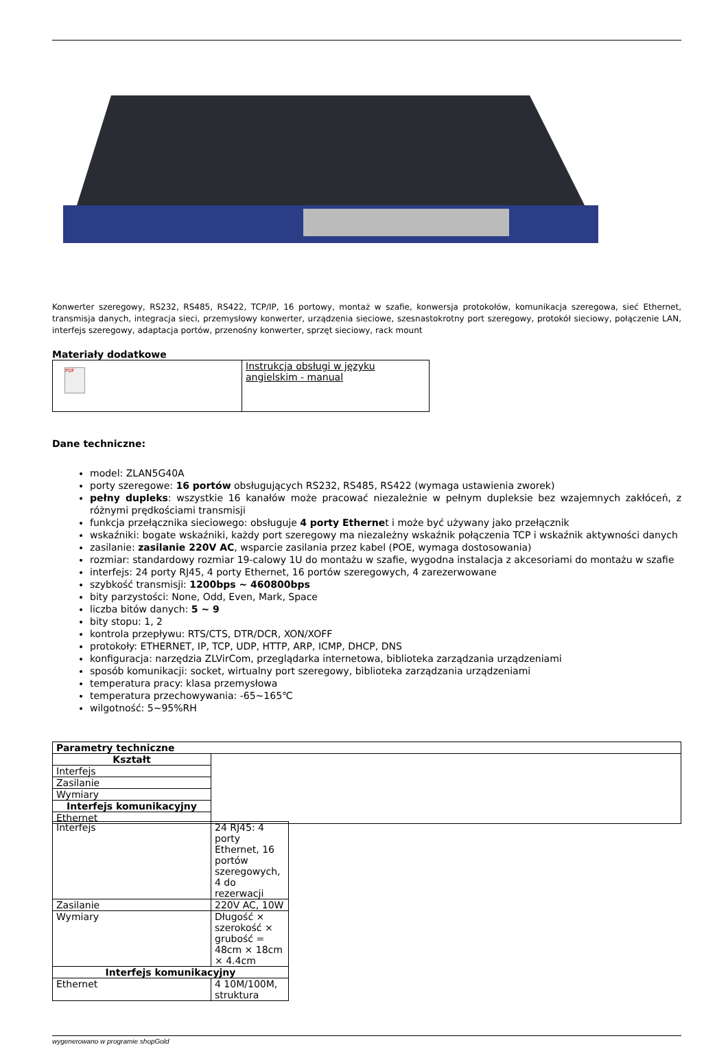Konwerter szeregowy, RS232, RS485, RS422, TCP/IP, 16 portowy, montaż w szafie, konwersja protokołów, komunikacja szeregowa, sieć Ethernet, transmisja danych, integracja sieci, przemysłowy konwerter, urządzenia sieciowe, szesnastokrotny port szeregowy, protokół sieciowy, połączenie LAN, interfejs szeregowy, adaptacja portów, przenośny konwerter, sprzęt sieciowy, rack mount
Materiały dodatkowe
| PDF | Instrukcja obsługi w języku angielskim - manual |
Dane techniczne:
model: ZLAN5G40A
porty szeregowe: 16 portów obsługujących RS232, RS485, RS422 (wymaga ustawienia zworek)
pełny dupleks: wszystkie 16 kanałów może pracować niezależnie w pełnym dupleksie bez wzajemnych zakłóceń, z różnymi prędkościami transmisji
funkcja przełącznika sieciowego: obsługuje 4 porty Ethernet i może być używany jako przełącznik
wskaźniki: bogate wskaźniki, każdy port szeregowy ma niezależny wskaźnik połączenia TCP i wskaźnik aktywności danych
zasilanie: zasilanie 220V AC, wsparcie zasilania przez kabel (POE, wymaga dostosowania)
rozmiar: standardowy rozmiar 19-calowy 1U do montażu w szafie, wygodna instalacja z akcesoriami do montażu w szafie
interfejs: 24 porty RJ45, 4 porty Ethernet, 16 portów szeregowych, 4 zarezerwowane
szybkość transmisji: 1200bps ~ 460800bps
bity parzystości: None, Odd, Even, Mark, Space
liczba bitów danych: 5 ~ 9
bity stopu: 1, 2
kontrola przepływu: RTS/CTS, DTR/DCR, XON/XOFF
protokoły: ETHERNET, IP, TCP, UDP, HTTP, ARP, ICMP, DHCP, DNS
konfiguracja: narzędzia ZLVirCom, przeglądarka internetowa, biblioteka zarządzania urządzeniami
sposób komunikacji: socket, wirtualny port szeregowy, biblioteka zarządzania urządzeniami
temperatura pracy: klasa przemysłowa
temperatura przechowywania: -65~165℃
wilgotność: 5~95%RH
| Parametry techniczne | |
| --- | --- |
| Kształt | |
| Interfejs | |
| Zasilanie | |
| Wymiary | |
| Interfejs komunikacyjny | |
| Ethernet | |
| Interfejs | 24 RJ45: 4 porty Ethernet, 16 portów szeregowych, 4 do rezerwacji |
| Zasilanie | 220V AC, 10W |
| Wymiary | Długość × szerokość × grubość = 48cm × 18cm × 4.4cm |
| Interfejs komunikacyjny | |
| Ethernet | 4 10M/100M, struktura |
wygenerowano w programie shopGold